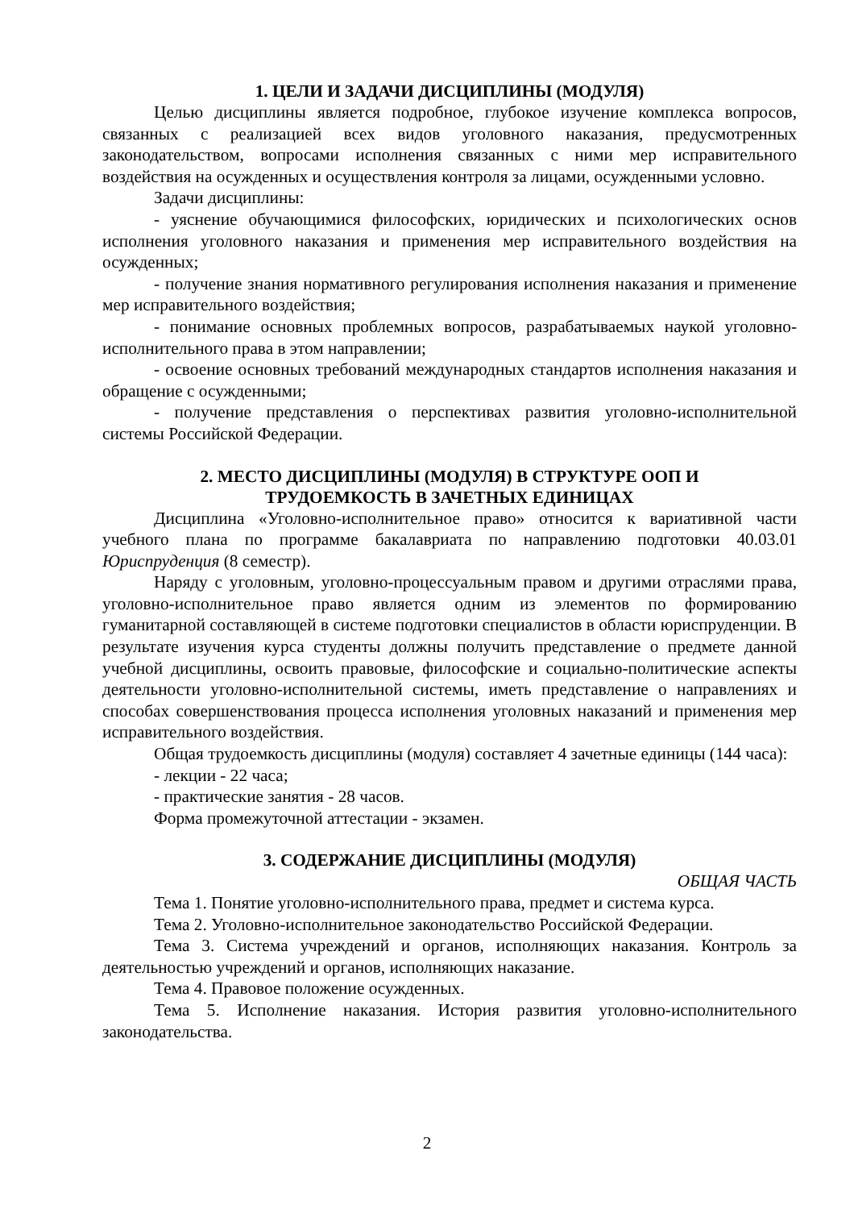1. ЦЕЛИ И ЗАДАЧИ ДИСЦИПЛИНЫ (МОДУЛЯ)
Целью дисциплины является подробное, глубокое изучение комплекса вопросов, связанных с реализацией всех видов уголовного наказания, предусмотренных законодательством, вопросами исполнения связанных с ними мер исправительного воздействия на осужденных и осуществления контроля за лицами, осужденными условно.
Задачи дисциплины:
- уяснение обучающимися философских, юридических и психологических основ исполнения уголовного наказания и применения мер исправительного воздействия на осужденных;
- получение знания нормативного регулирования исполнения наказания и применение мер исправительного воздействия;
- понимание основных проблемных вопросов, разрабатываемых наукой уголовно-исполнительного права в этом направлении;
- освоение основных требований международных стандартов исполнения наказания и обращение с осужденными;
- получение представления о перспективах развития уголовно-исполнительной системы Российской Федерации.
2. МЕСТО ДИСЦИПЛИНЫ (МОДУЛЯ) В СТРУКТУРЕ ООП И
ТРУДОЕМКОСТЬ В ЗАЧЕТНЫХ ЕДИНИЦАХ
Дисциплина «Уголовно-исполнительное право» относится к вариативной части учебного плана по программе бакалавриата по направлению подготовки 40.03.01 Юриспруденция (8 семестр).
Наряду с уголовным, уголовно-процессуальным правом и другими отраслями права, уголовно-исполнительное право является одним из элементов по формированию гуманитарной составляющей в системе подготовки специалистов в области юриспруденции. В результате изучения курса студенты должны получить представление о предмете данной учебной дисциплины, освоить правовые, философские и социально-политические аспекты деятельности уголовно-исполнительной системы, иметь представление о направлениях и способах совершенствования процесса исполнения уголовных наказаний и применения мер исправительного воздействия.
Общая трудоемкость дисциплины (модуля) составляет 4 зачетные единицы (144 часа):
- лекции - 22 часа;
- практические занятия - 28 часов.
Форма промежуточной аттестации - экзамен.
3. СОДЕРЖАНИЕ ДИСЦИПЛИНЫ (МОДУЛЯ)
ОБЩАЯ ЧАСТЬ
Тема 1. Понятие уголовно-исполнительного права, предмет и система курса.
Тема 2. Уголовно-исполнительное законодательство Российской Федерации.
Тема 3. Система учреждений и органов, исполняющих наказания. Контроль за деятельностью учреждений и органов, исполняющих наказание.
Тема 4. Правовое положение осужденных.
Тема 5. Исполнение наказания. История развития уголовно-исполнительного законодательства.
2